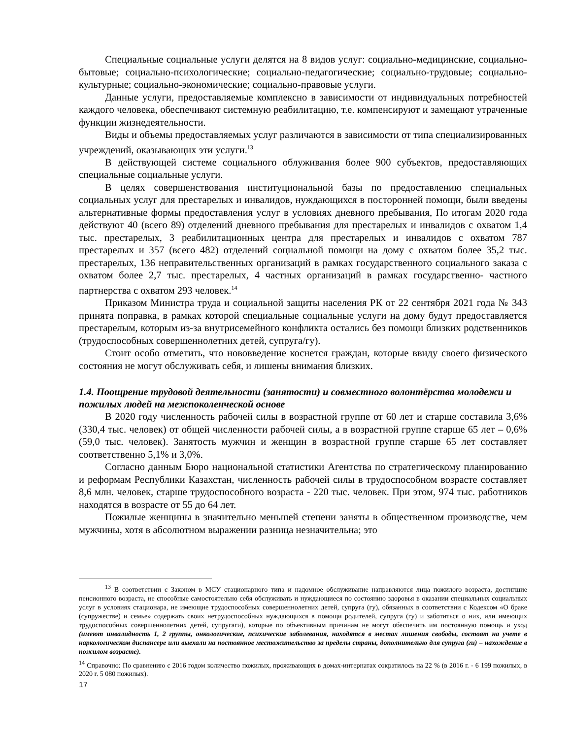Специальные социальные услуги делятся на 8 видов услуг: социально-медицинские, социально-бытовые; социально-психологические; социально-педагогические; социально-трудовые; социально-культурные; социально-экономические; социально-правовые услуги.
Данные услуги, предоставляемые комплексно в зависимости от индивидуальных потребностей каждого человека, обеспечивают системную реабилитацию, т.е. компенсируют и замещают утраченные функции жизнедеятельности.
Виды и объемы предоставляемых услуг различаются в зависимости от типа специализированных учреждений, оказывающих эти услуги.<sup>13</sup>
В действующей системе социального облуживания более 900 субъектов, предоставляющих специальные социальные услуги.
В целях совершенствования институциональной базы по предоставлению специальных социальных услуг для престарелых и инвалидов, нуждающихся в посторонней помощи, были введены альтернативные формы предоставления услуг в условиях дневного пребывания, По итогам 2020 года действуют 40 (всего 89) отделений дневного пребывания для престарелых и инвалидов с охватом 1,4 тыс. престарелых, 3 реабилитационных центра для престарелых и инвалидов с охватом 787 престарелых и 357 (всего 482) отделений социальной помощи на дому с охватом более 35,2 тыс. престарелых, 136 неправительственных организаций в рамках государственного социального заказа с охватом более 2,7 тыс. престарелых, 4 частных организаций в рамках государственно- частного партнерства с охватом 293 человек.<sup>14</sup>
Приказом Министра труда и социальной защиты населения РК от 22 сентября 2021 года № 343 принята поправка, в рамках которой специальные социальные услуги на дому будут предоставляется престарелым, которым из-за внутрисемейного конфликта остались без помощи близких родственников (трудоспособных совершеннолетних детей, супруга/гу).
Стоит особо отметить, что нововведение коснется граждан, которые ввиду своего физического состояния не могут обслуживать себя, и лишены внимания близких.
1.4. Поощрение трудовой деятельности (занятости) и совместного волонтёрства молодежи и пожилых людей на межпоколенческой основе
В 2020 году численность рабочей силы в возрастной группе от 60 лет и старше составила 3,6% (330,4 тыс. человек) от общей численности рабочей силы, а в возрастной группе старше 65 лет – 0,6% (59,0 тыс. человек). Занятость мужчин и женщин в возрастной группе старше 65 лет составляет соответственно 5,1% и 3,0%.
Согласно данным Бюро национальной статистики Агентства по стратегическому планированию и реформам Республики Казахстан, численность рабочей силы в трудоспособном возрасте составляет 8,6 млн. человек, старше трудоспособного возраста - 220 тыс. человек. При этом, 974 тыс. работников находятся в возрасте от 55 до 64 лет.
Пожилые женщины в значительно меньшей степени заняты в общественном производстве, чем мужчины, хотя в абсолютном выражении разница незначительна; это
<sup>13</sup> В соответствии с Законом в МСУ стационарного типа и надомное обслуживание направляются лица пожилого возраста, достигшие пенсионного возраста, не способные самостоятельно себя обслуживать и нуждающиеся по состоянию здоровья в оказании специальных социальных услуг в условиях стационара, не имеющие трудоспособных совершеннолетних детей, супруга (гу), обязанных в соответствии с Кодексом «О браке (супружестве) и семье» содержать своих нетрудоспособных нуждающихся в помощи родителей, супруга (гу) и заботиться о них, или имеющих трудоспособных совершеннолетних детей, супругаги), которые по объективным причинам не могут обеспечить им постоянную помощь и уход (имеют инвалидность 1, 2 группы, онкологические, психические заболевания, находятся в местах лишения свободы, состоят на учете в наркологическом диспансере или выехали на постоянное местожительство за пределы страны, дополнительно для супруга (ги) – нахождение в пожилом возрасте).
<sup>14</sup> Справочно: По сравнению с 2016 годом количество пожилых, проживающих в домах-интернатах сократилось на 22 % (в 2016 г. - 6 199 пожилых, в 2020 г. 5 080 пожилых).
17